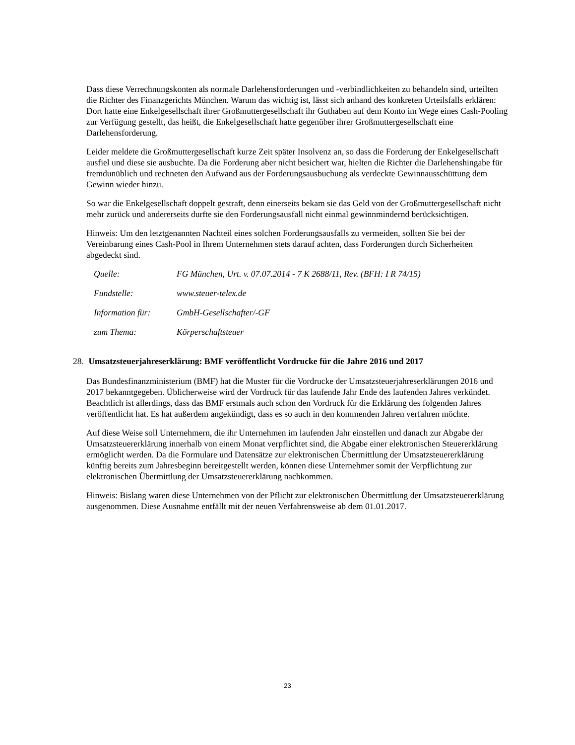Dass diese Verrechnungskonten als normale Darlehensforderungen und -verbindlichkeiten zu behandeln sind, urteilten die Richter des Finanzgerichts München. Warum das wichtig ist, lässt sich anhand des konkreten Urteilsfalls erklären: Dort hatte eine Enkelgesellschaft ihrer Großmuttergesellschaft ihr Guthaben auf dem Konto im Wege eines Cash-Pooling zur Verfügung gestellt, das heißt, die Enkelgesellschaft hatte gegenüber ihrer Großmuttergesellschaft eine Darlehensforderung.
Leider meldete die Großmuttergesellschaft kurze Zeit später Insolvenz an, so dass die Forderung der Enkelgesellschaft ausfiel und diese sie ausbuchte. Da die Forderung aber nicht besichert war, hielten die Richter die Darlehenshingabe für fremdunüblich und rechneten den Aufwand aus der Forderungsausbuchung als verdeckte Gewinnausschüttung dem Gewinn wieder hinzu.
So war die Enkelgesellschaft doppelt gestraft, denn einerseits bekam sie das Geld von der Großmuttergesellschaft nicht mehr zurück und andererseits durfte sie den Forderungsausfall nicht einmal gewinnmindernd berücksichtigen.
Hinweis: Um den letztgenannten Nachteil eines solchen Forderungsausfalls zu vermeiden, sollten Sie bei der Vereinbarung eines Cash-Pool in Ihrem Unternehmen stets darauf achten, dass Forderungen durch Sicherheiten abgedeckt sind.
| Quelle: | FG München, Urt. v. 07.07.2014 - 7 K 2688/11, Rev. (BFH: I R 74/15) |
| Fundstelle: | www.steuer-telex.de |
| Information für: | GmbH-Gesellschafter/-GF |
| zum Thema: | Körperschaftsteuer |
28. Umsatzsteuerjahreserklärung: BMF veröffentlicht Vordrucke für die Jahre 2016 und 2017
Das Bundesfinanzministerium (BMF) hat die Muster für die Vordrucke der Umsatzsteuerjahreserklärungen 2016 und 2017 bekanntgegeben. Üblicherweise wird der Vordruck für das laufende Jahr Ende des laufenden Jahres verkündet. Beachtlich ist allerdings, dass das BMF erstmals auch schon den Vordruck für die Erklärung des folgenden Jahres veröffentlicht hat. Es hat außerdem angekündigt, dass es so auch in den kommenden Jahren verfahren möchte.
Auf diese Weise soll Unternehmern, die ihr Unternehmen im laufenden Jahr einstellen und danach zur Abgabe der Umsatzsteuererklärung innerhalb von einem Monat verpflichtet sind, die Abgabe einer elektronischen Steuererklärung ermöglicht werden. Da die Formulare und Datensätze zur elektronischen Übermittlung der Umsatzsteuererklärung künftig bereits zum Jahresbeginn bereitgestellt werden, können diese Unternehmer somit der Verpflichtung zur elektronischen Übermittlung der Umsatzsteuererklärung nachkommen.
Hinweis: Bislang waren diese Unternehmen von der Pflicht zur elektronischen Übermittlung der Umsatzsteuererklärung ausgenommen. Diese Ausnahme entfällt mit der neuen Verfahrensweise ab dem 01.01.2017.
23